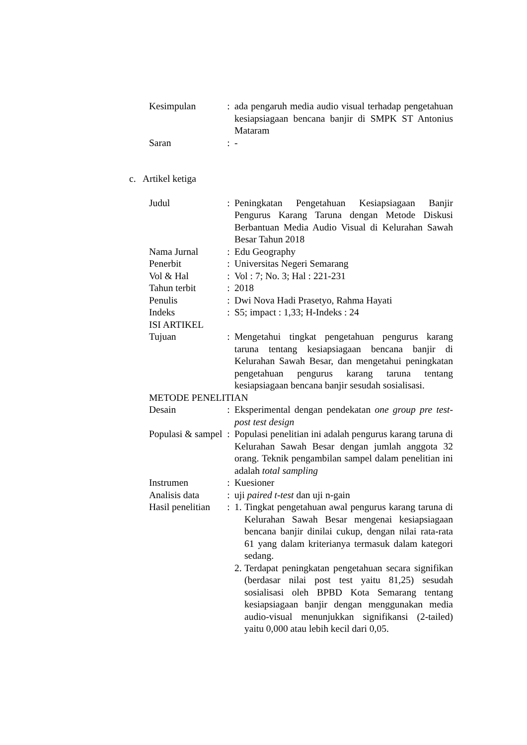| Kesimpulan | : | ada pengaruh media audio visual terhadap pengetahuan kesiapsiagaan bencana banjir di SMPK ST Antonius Mataram |
| Saran | : | - |
c. Artikel ketiga
| Judul | : | Peningkatan Pengetahuan Kesiapsiagaan Banjir Pengurus Karang Taruna dengan Metode Diskusi Berbantuan Media Audio Visual di Kelurahan Sawah Besar Tahun 2018 |
| Nama Jurnal | : | Edu Geography |
| Penerbit | : | Universitas Negeri Semarang |
| Vol & Hal | : | Vol : 7; No. 3; Hal : 221-231 |
| Tahun terbit | : | 2018 |
| Penulis | : | Dwi Nova Hadi Prasetyo, Rahma Hayati |
| Indeks | : | S5; impact : 1,33; H-Indeks : 24 |
| ISI ARTIKEL | | |
| Tujuan | : | Mengetahui tingkat pengetahuan pengurus karang taruna tentang kesiapsiagaan bencana banjir di Kelurahan Sawah Besar, dan mengetahui peningkatan pengetahuan pengurus karang taruna tentang kesiapsiagaan bencana banjir sesudah sosialisasi. |
| METODE PENELITIAN | | |
| Desain | : | Eksperimental dengan pendekatan one group pre test-post test design |
| Populasi & sampel | : | Populasi penelitian ini adalah pengurus karang taruna di Kelurahan Sawah Besar dengan jumlah anggota 32 orang. Teknik pengambilan sampel dalam penelitian ini adalah total sampling |
| Instrumen | : | Kuesioner |
| Analisis data | : | uji paired t-test dan uji n-gain |
| Hasil penelitian | : | 1. Tingkat pengetahuan awal pengurus karang taruna di Kelurahan Sawah Besar mengenai kesiapsiagaan bencana banjir dinilai cukup, dengan nilai rata-rata 61 yang dalam kriterianya termasuk dalam kategori sedang. 2. Terdapat peningkatan pengetahuan secara signifikan (berdasar nilai post test yaitu 81,25) sesudah sosialisasi oleh BPBD Kota Semarang tentang kesiapsiagaan banjir dengan menggunakan media audio-visual menunjukkan signifikansi (2-tailed) yaitu 0,000 atau lebih kecil dari 0,05. |